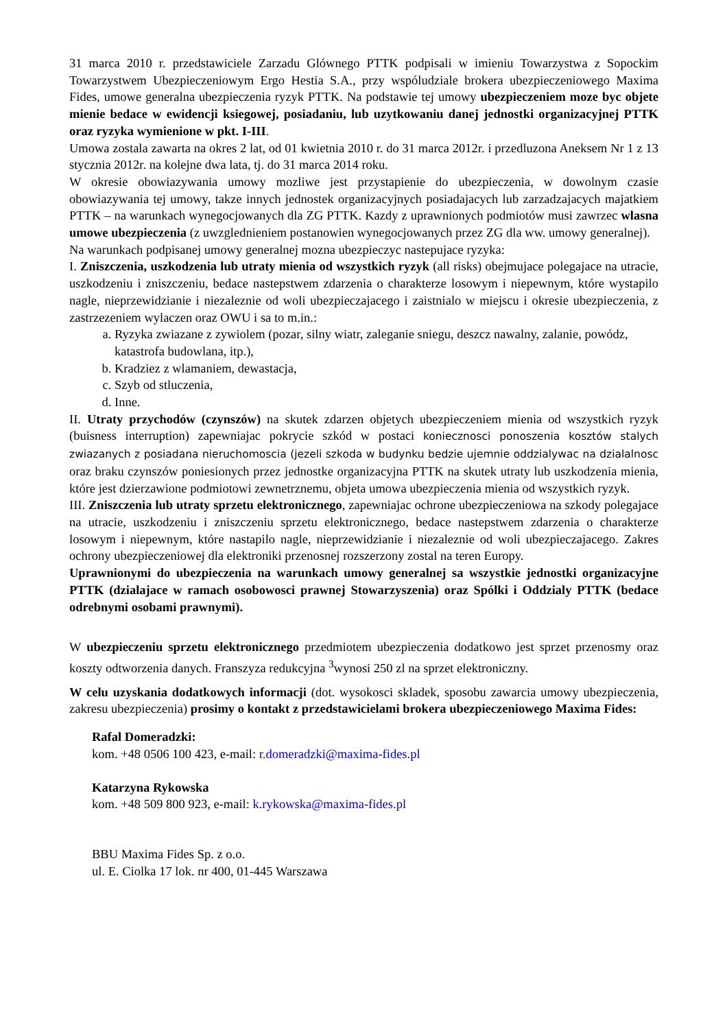31 marca 2010 r. przedstawiciele Zarzadu Glównego PTTK podpisali w imieniu Towarzystwa z Sopockim Towarzystwem Ubezpieczeniowym Ergo Hestia S.A., przy wspóludziale brokera ubezpieczeniowego Maxima Fides, umowe generalna ubezpieczenia ryzyk PTTK. Na podstawie tej umowy ubezpieczeniem moze byc objete mienie bedace w ewidencji ksiegowej, posiadaniu, lub uzytkowaniu danej jednostki organizacyjnej PTTK oraz ryzyka wymienione w pkt. I-III.
Umowa zostala zawarta na okres 2 lat, od 01 kwietnia 2010 r. do 31 marca 2012r. i przedluzona Aneksem Nr 1 z 13 stycznia 2012r. na kolejne dwa lata, tj. do 31 marca 2014 roku.
W okresie obowiazywania umowy mozliwe jest przystapienie do ubezpieczenia, w dowolnym czasie obowiazywania tej umowy, takze innych jednostek organizacyjnych posiadajacych lub zarzadzajacych majatkiem PTTK – na warunkach wynegocjowanych dla ZG PTTK. Kazdy z uprawnionych podmiotów musi zawrzec wlasna umowe ubezpieczenia (z uwzglednieniem postanowien wynegocjowanych przez ZG dla ww. umowy generalnej).
Na warunkach podpisanej umowy generalnej mozna ubezpieczyc nastepujace ryzyka:
I. Zniszczenia, uszkodzenia lub utraty mienia od wszystkich ryzyk (all risks) obejmujace polegajace na utracie, uszkodzeniu i zniszczeniu, bedace nastepstwem zdarzenia o charakterze losowym i niepewnym, które wystapilo nagle, nieprzewidzianie i niezaleznie od woli ubezpieczajacego i zaistnialo w miejscu i okresie ubezpieczenia, z zastrzezeniem wylaczen oraz OWU i sa to m.in.:
a. Ryzyka zwiazane z zywiolem (pozar, silny wiatr, zaleganie sniegu, deszcz nawalny, zalanie, powódz, katastrofa budowlana, itp.),
b. Kradziez z wlamaniem, dewastacja,
c. Szyb od stluczenia,
d. Inne.
II. Utraty przychodów (czynszów) na skutek zdarzen objetych ubezpieczeniem mienia od wszystkich ryzyk (buisness interruption) zapewniajac pokrycie szkód w postaci koniecznosci ponoszenia kosztów stalych zwiazanych z posiadana nieruchomoscia (jezeli szkoda w budynku bedzie ujemnie oddzialywac na dzialalnosc oraz braku czynszów poniesionych przez jednostke organizacyjna PTTK na skutek utraty lub uszkodzenia mienia, które jest dzierzawione podmiotowi zewnetrznemu, objeta umowa ubezpieczenia mienia od wszystkich ryzyk.
III. Zniszczenia lub utraty sprzetu elektronicznego, zapewniajac ochrone ubezpieczeniowa na szkody polegajace na utracie, uszkodzeniu i zniszczeniu sprzetu elektronicznego, bedace nastepstwem zdarzenia o charakterze losowym i niepewnym, które nastapilo nagle, nieprzewidzianie i niezaleznie od woli ubezpieczajacego. Zakres ochrony ubezpieczeniowej dla elektroniki przenosnej rozszerzony zostal na teren Europy.
Uprawnionymi do ubezpieczenia na warunkach umowy generalnej sa wszystkie jednostki organizacyjne PTTK (dzialajace w ramach osobowosci prawnej Stowarzyszenia) oraz Spólki i Oddzialy PTTK (bedace odrebnymi osobami prawnymi).
W ubezpieczeniu sprzetu elektronicznego przedmiotem ubezpieczenia dodatkowo jest sprzet przenosmy oraz koszty odtworzenia danych. Franszyza redukcyjna <sup>3</sup>wynosi 250 zl na sprzet elektroniczny.
W celu uzyskania dodatkowych informacji (dot. wysokosci skladek, sposobu zawarcia umowy ubezpieczenia, zakresu ubezpieczenia) prosimy o kontakt z przedstawicielami brokera ubezpieczeniowego Maxima Fides:
Rafal Domeradzki:
kom. +48 0506 100 423, e-mail: r.domeradzki@maxima-fides.pl
Katarzyna Rykowska
kom. +48 509 800 923, e-mail: k.rykowska@maxima-fides.pl
BBU Maxima Fides Sp. z o.o.
ul. E. Ciolka 17 lok. nr 400, 01-445 Warszawa